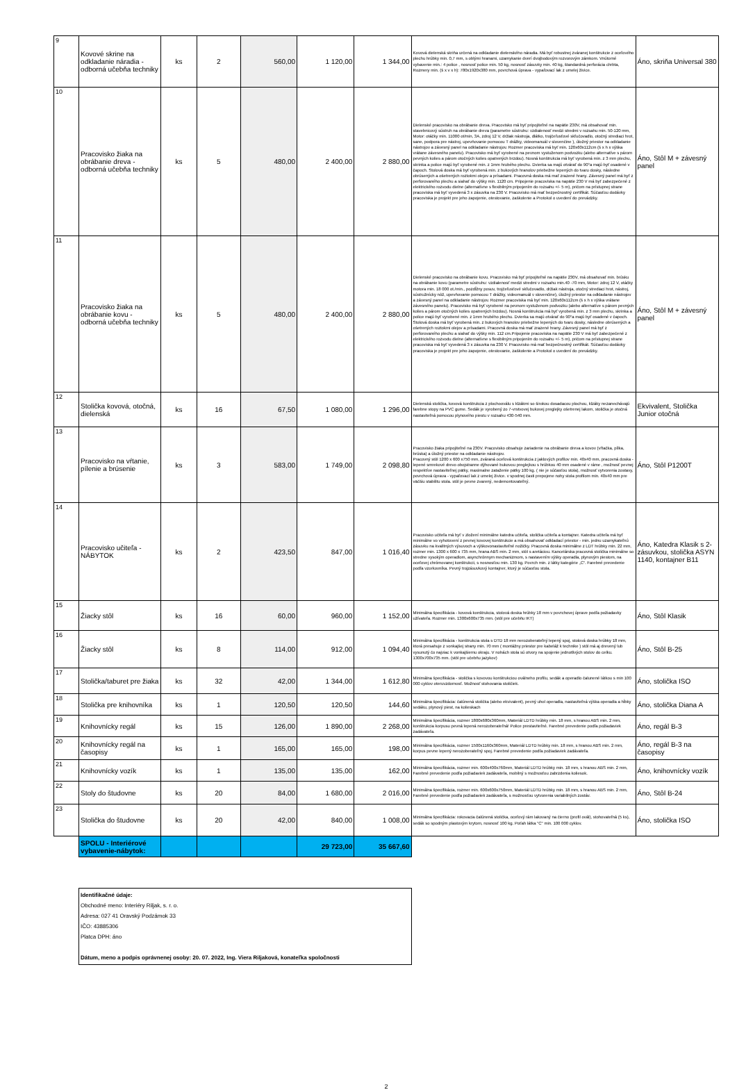| 9 | Kovové skrine na odkladanie náradia - odborná učebňa techniky | ks | 2 | 560,00 | 1 120,00 | 1 344,00 | Kovová dielenská skriňa určená na odkladanie dielenského náradia. Má byť robustnej zváranej konštrukcie z oceľového plechu hrúbky min. 0,7 mm, s oblými hranami, uzamykanie dverí dvojbodovým rozvorovým zámkom. Vnútorné vybavenie min.: 4 police , nosnosť police min. 50 kg, nosnosť zásuvky min. 40 kg, štandardná perforácia chrbta, Rozmery min. (š x v x h): 780x1920x380 mm, povrchová úprava - vypaľovací lak z umelej živice. | Áno, skriňa Universal 380 |
| 10 | Pracovisko žiaka na obrábanie dreva - odborná učebňa techniky | ks | 5 | 480,00 | 2 400,00 | 2 880,00 | Dielenské pracovisko na obrábanie dreva. Pracovisko má byť pripojiteľné na napätie 230V, má obsahovať min. stavebnicový sústruh na obrábanie dreva (parametre sústruhu: vzdialenosť medzi stredmi v rozsahu min. 50-120 mm, Motor: otáčky min. 11000 ot/min, 3A, zdroj 12 V, držiak nástroja, dlátko, trojčeľusťové skľučovadlo, otočný strediaci hrot, sane, podpora pre nástroj, upevňovanie pomocou T drážky, videomanuál v slovenčine ), úložný priestor na odkladanie nástrojov a závesný panel na odkladanie nástrojov. Rozmer pracoviska má byť min. 120x60x112cm (š x h x výška vrátane závesného panelu). Pracovisko má byť vyrobené na pevnom vystuženom podvozku (alebo alternatíve s párom pevných kolies a párom otočných kolies opatrených brzdou). Nosná konštrukcia má byť vyrobená min. z 3 mm plechu, skrinka a police majú byť vyrobené min. z 1mm hrubého plechu. Dvierka sa majú otvárať do 90°a majú byť osadené v čapoch. Stolová doska má byť vyrobená min. z bukových hranolov priebežne lepených do tvaru dosky, následne obrúsených a ošetrených roztokmi olejov a prísadami. Pracovná doska má mať zrazené hrany. Závesný panel má byť z perforovaného plechu a siahať do výšky min. 1120 cm. Pripojenie pracoviska na napätie 230 V má byť zabezpečené z elektrického rozvodu dielne (alternatívne s flexibilným pripojením do rozsahu +/- 5 m), pričom na prístupnej strane pracoviska má byť vyvedená 3 x zásuvka na 230 V. Pracovisko má mať bezpečnostný certifikát. Súčasťou dodávky pracoviska je projekt pre jeho zapojenie, otestovanie, zaškolenie a Protokol o uvedení do prevádzky. | Áno, Stôl M + závesný panel |
| 11 | Pracovisko žiaka na obrábanie kovu - odborná učebňa techniky | ks | 5 | 480,00 | 2 400,00 | 2 880,00 | Dielenské pracovisko na obrábanie kovu. Pracovisko má byť pripojiteľné na napätie 230V, má obsahovať min. brúsku na obrábanie kovu (parametre sústruhu: vzdialenosť medzi stredmi v rozsahu min.40 -70 mm, Motor: zdroj 12 V, otáčky motora min. 18 000 ot./min., pozdĺžny posuv, trojčeľusťové skľučovadlo, držiak nástroja, otočný strediaci hrot, nástroj, sústružnícky nôž, upevňovanie pomocou T drážky, videomanuál v slovenčine), úložný priestor na odkladanie nástrojov a závesný panel na odkladanie nástrojov. Rozmer pracoviska má byť min. 120x60x112cm (š x h x výška vrátane závesného panelu). Pracovisko má byť vyrobené na pevnom vystuženom podvozku (alebo alternatíve s párom pevných kolies a párom otočných kolies opatrených brzdou). Nosná konštrukcia má byť vyrobená min. z 3 mm plechu, skrinka a police majú byť vyrobené min. z 1mm hrubého plechu. Dvierka sa majú otvárať do 90°a majú byť osadené v čapoch. Stolová doska má byť vyrobená min. z bukových hranolov priebežne lepených do tvaru dosky, následne obrúsených a ošetrených roztokmi olejov a prísadami. Pracovná doska má mať zrazené hrany. Závesný panel má byť z perforovaného plechu a siahať do výšky min. 112 cm.Pripojenie pracoviska na napätie 230 V má byť zabezpečené z elektrického rozvodu dielne (alternatívne s flexibilným pripojením do rozsahu +/- 5 m), pričom na prístupnej strane pracoviska má byť vyvedená 3 x zásuvka na 230 V. Pracovisko má mať bezpečnostný certifikát. Súčasťou dodávky pracoviska je projekt pre jeho zapojenie, otestovanie, zaškolenie a Protokol o uvedení do prevádzky. | Áno, Stôl M + závesný panel |
| 12 | Stolička kovová, otočná, dielenská | ks | 16 | 67,50 | 1 080,00 | 1 296,00 | Dielenská stolička, kovová konštrukcia z plochooválu s klzákmi so širokou dosadacou plochou, klzáky nezanechávajú farebne stopy na PVC gume. Sedák je vyrobený zo 7-vrstvovej bukovej preglejky ošetrenej lakom, stolička je otočná nastaviteľná pomocou plynového piestu v rozsahu 430-540 mm. | Ekvivalent, Stolička Junior otočná |
| 13 | Pracovisko na vŕtanie, pílenie a brúsenie | ks | 3 | 583,00 | 1 749,00 | 2 098,80 | Pracovisko žiaka pripojiteľné na 230V. Pracovisko obsahuje zariadenie na obrábanie dreva a kovov (vŕtačka, pílka, brúska) a úložný priestor na odkladanie nástrojov. Pracovný stôl 1200 x 600 x750 mm, zváraná oceľová konštrukcia z jaklových profilov min. 40x40 mm, pracovná doska - lepené smrekové drevo obojstranne dýhované bukovou preglejkou s hrúbkou 40 mm osadené v ráme , možnosť pevnej respektíve nastaviteľnej pätky, maximalne zataženie pätky 100 kg. ( nie je súčasťou stola), možnosť vytvorenia zostavy, povrchová úprava - vypaľovací lak z umelej živice. v spodnej časti prepojene nohy stola profilom min. 40x40 mm pre väčšiu stabilitu stola. stôl je pevne zvarený, nedemontovateľný. | Áno, Stôl P1200T |
| 14 | Pracovisko učiteľa - NÁBYTOK | ks | 2 | 423,50 | 847,00 | 1 016,40 | Pracovisko učiteľa má byť v zložení minimálne katedra učiteľa, stolička učiteľa a kontajner. Katedra učiteľa má byť minimálne vo vyhotovení z pevnej kovovej konštrukcie a má obsahovať odkladací priestor - min. jednu uzamykateľnú zásuvku na kvalitných výsuvoch a výškovonastaviteľné nožičky. Pracovná doska minimálne z LDT hrúbky min. 22 mm, rozmer min. 1300 x 600 x 735 mm, hrana ABS min. 2 mm, stôl s aretáciou. Kancelárska pracovná stolička minimálne so stredne vysokým operadlom, asynchrónnym mechanizmom, s nastavením výšky operadla, plynovým piestom, na oceľovej chrómovanej konštrukcii, s nosnosťou min. 130 kg. Povrch min. z látky kategórie „C“. Farebné prevedenie podľa vzorkovníka. Pevný trojzásuvkový kontajner, ktorý je súčasťou stola. | Áno, Katedra Klasik s 2-zásuvkou, stolička ASYN 1140, kontajner B11 |
| 15 | Žiacky stôl | ks | 16 | 60,00 | 960,00 | 1 152,00 | Minimálna špecifikácia - kovová konštrukcia, stolová doska hrúbky 18 mm v povrchovej úprave podľa požiadavky užívateľa. Rozmer min. 1300x600x735 mm. (stôl pre učebňu IKT) | Áno, Stôl Klasik |
| 16 | Žiacky stôl | ks | 8 | 114,00 | 912,00 | 1 094,40 | Minimálna špecifikácia - konštrukcia stola s DTD 18 mm nerozoberateľný lepený spoj, stolová doska hrúbky 18 mm, ktorá presahuje z vonkajšej strany min. 70 mm ( montážny priestor pre kabeláž k technike ) stôl má aj drevený lub vysunutý čo najviac k vonkajšiemu okraju. V nohách stola sú otvory na spojenie jednotlivých stolov do celku. 1300x700x735 mm. (stôl pre učebňu jazykov) | Áno, Stôl B-25 |
| 17 | Stolička/taburet pre žiaka | ks | 32 | 42,00 | 1 344,00 | 1 612,80 | Minimálna špecifikácia - stolička s kovovou konštrukciou oválneho profilu, sedák a operadlo čalunené látkou s min 100 000 cyklov oteruvzdornosť. Možnosť stohovania stoličiek. | Áno, stolička ISO |
| 18 | Stolička pre knihovníka | ks | 1 | 120,50 | 120,50 | 144,60 | Minimálna špecifikácia: čalúnená stolička (alebo ekvivalent), pevný uhol operadla, nastaviteľná výška operadla a hĺbky sedáku, plynový piest, na kolieskach | Áno, stolička Diana A |
| 19 | Knihovnícky regál | ks | 15 | 126,00 | 1 890,00 | 2 268,00 | Minimálna špecifikácia, rozmer 1800x680x360mm, Materiál LDTD hrúbky min. 18 mm, s hranou ABS min. 2 mm, konštrukcia korpusu pevná lepená nerozoberateľná! Police prestaviteľné. Farebné prevedenie podľa požiadaviek zadávateľa. | Áno, regál B-3 |
| 20 | Knihovnícky regál na časopisy | ks | 1 | 165,00 | 165,00 | 198,00 | Minimálna špecifikácia, rozmer 1500x1160x360mm, Materiál LDTD hrúbky min. 18 mm, s hranou ABS min. 2 mm, korpus pevne lepený nerozoberateľný spoj. Farebné prevedenie podľa požiadaviek zadávateľa. | Áno, regál B-3 na časopisy |
| 21 | Knihovnícky vozík | ks | 1 | 135,00 | 135,00 | 162,00 | Minimálna špecifikácia, rozmer min. 600x400x760mm, Materiál LDTD hrúbky min. 18 mm, s hranou ABS min. 2 mm, Farebné prevedenie podľa požiadaviek zadávateľa, mobilný s možnosťou zabrzdenia koliesok. | Áno, knihovnícky vozík |
| 22 | Stoly do študovne | ks | 20 | 84,00 | 1 680,00 | 2 016,00 | Minimálna špecifikácia, rozmer min. 600x600x750mm, Materiál LDTD hrúbky min. 18 mm, s hranou ABS min. 2 mm, Farebné prevedenie podľa požiadaviek zadávateľa, s možnosťou vytvorenia variabilných zostáv. | Áno, Stôl B-24 |
| 23 | Stolička do študovne | ks | 20 | 42,00 | 840,00 | 1 008,00 | Minimálna špecifikácia: rokovacia čalúnená stolička, oceľový rám lakovaný na čierno (profil ovál), stohovateľná (5 ks), sedák so spodným plastovým krytom, nosnosť 100 kg. Poťah látka "C" min. 100 000 cyklov. | Áno, stolička ISO |
| | SPOLU - Interiérové vybavenie-nábytok: | | | | 29 723,00 | 35 667,60 | | |
Identifikačné údaje:
Obchodné meno: Interiéry Riljak, s. r. o.
Adresa: 027 41 Oravský Podzámok 33
IČO: 43885306
Platca DPH: áno
Dátum, meno a podpis oprávnenej osoby: 20. 07. 2022, Ing. Viera Riljaková, konateľka spoločnosti
2